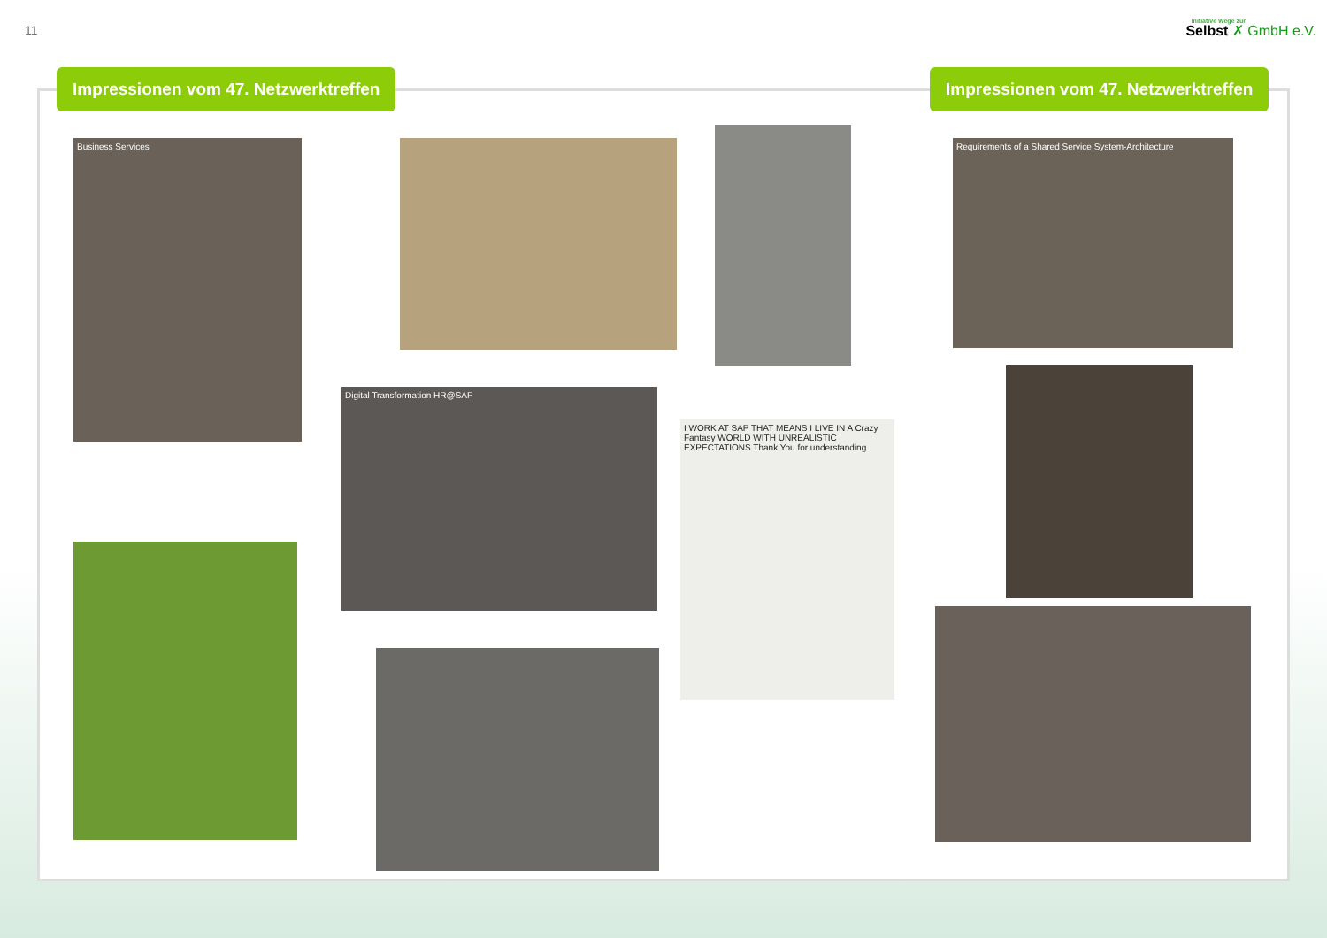11
Initiative Wege zur
Selbst ✗ GmbH e.V.
Impressionen vom 47. Netzwerktreffen
Impressionen vom 47. Netzwerktreffen
Business Services
Requirements of a Shared Service System-Architecture
Digital Transformation HR@SAP
I WORK AT SAP THAT MEANS I LIVE IN A Crazy Fantasy WORLD WITH UNREALISTIC EXPECTATIONS Thank You for understanding